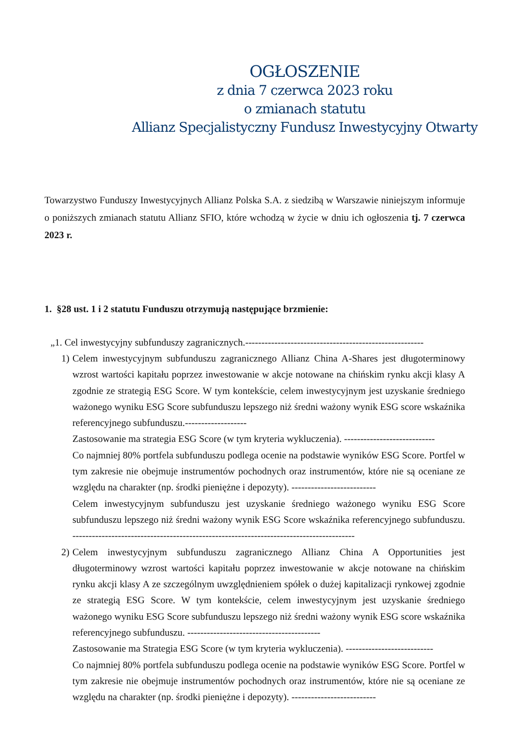OGŁOSZENIE
z dnia 7 czerwca 2023 roku
o zmianach statutu
Allianz Specjalistyczny Fundusz Inwestycyjny Otwarty
Towarzystwo Funduszy Inwestycyjnych Allianz Polska S.A. z siedzibą w Warszawie niniejszym informuje o poniższych zmianach statutu Allianz SFIO, które wchodzą w życie w dniu ich ogłoszenia tj. 7 czerwca 2023 r.
1. §28 ust. 1 i 2 statutu Funduszu otrzymują następujące brzmienie:
„1. Cel inwestycyjny subfunduszy zagranicznych.-------------------------------------------------------
1) Celem inwestycyjnym subfunduszu zagranicznego Allianz China A-Shares jest długoterminowy wzrost wartości kapitału poprzez inwestowanie w akcje notowane na chińskim rynku akcji klasy A zgodnie ze strategią ESG Score. W tym kontekście, celem inwestycyjnym jest uzyskanie średniego ważonego wyniku ESG Score subfunduszu lepszego niż średni ważony wynik ESG score wskaźnika referencyjnego subfunduszu.-------------------
Zastosowanie ma strategia ESG Score (w tym kryteria wykluczenia). ----------------------------
Co najmniej 80% portfela subfunduszu podlega ocenie na podstawie wyników ESG Score. Portfel w tym zakresie nie obejmuje instrumentów pochodnych oraz instrumentów, które nie są oceniane ze względu na charakter (np. środki pieniężne i depozyty). --------------------------
Celem inwestycyjnym subfunduszu jest uzyskanie średniego ważonego wyniku ESG Score subfunduszu lepszego niż średni ważony wynik ESG Score wskaźnika referencyjnego subfunduszu. ---------------------------------------------------------------------------------------
2) Celem inwestycyjnym subfunduszu zagranicznego Allianz China A Opportunities jest długoterminowy wzrost wartości kapitału poprzez inwestowanie w akcje notowane na chińskim rynku akcji klasy A ze szczególnym uwzględnieniem spółek o dużej kapitalizacji rynkowej zgodnie ze strategią ESG Score. W tym kontekście, celem inwestycyjnym jest uzyskanie średniego ważonego wyniku ESG Score subfunduszu lepszego niż średni ważony wynik ESG score wskaźnika referencyjnego subfunduszu. -----------------------------------------
Zastosowanie ma Strategia ESG Score (w tym kryteria wykluczenia). ---------------------------
Co najmniej 80% portfela subfunduszu podlega ocenie na podstawie wyników ESG Score. Portfel w tym zakresie nie obejmuje instrumentów pochodnych oraz instrumentów, które nie są oceniane ze względu na charakter (np. środki pieniężne i depozyty). --------------------------